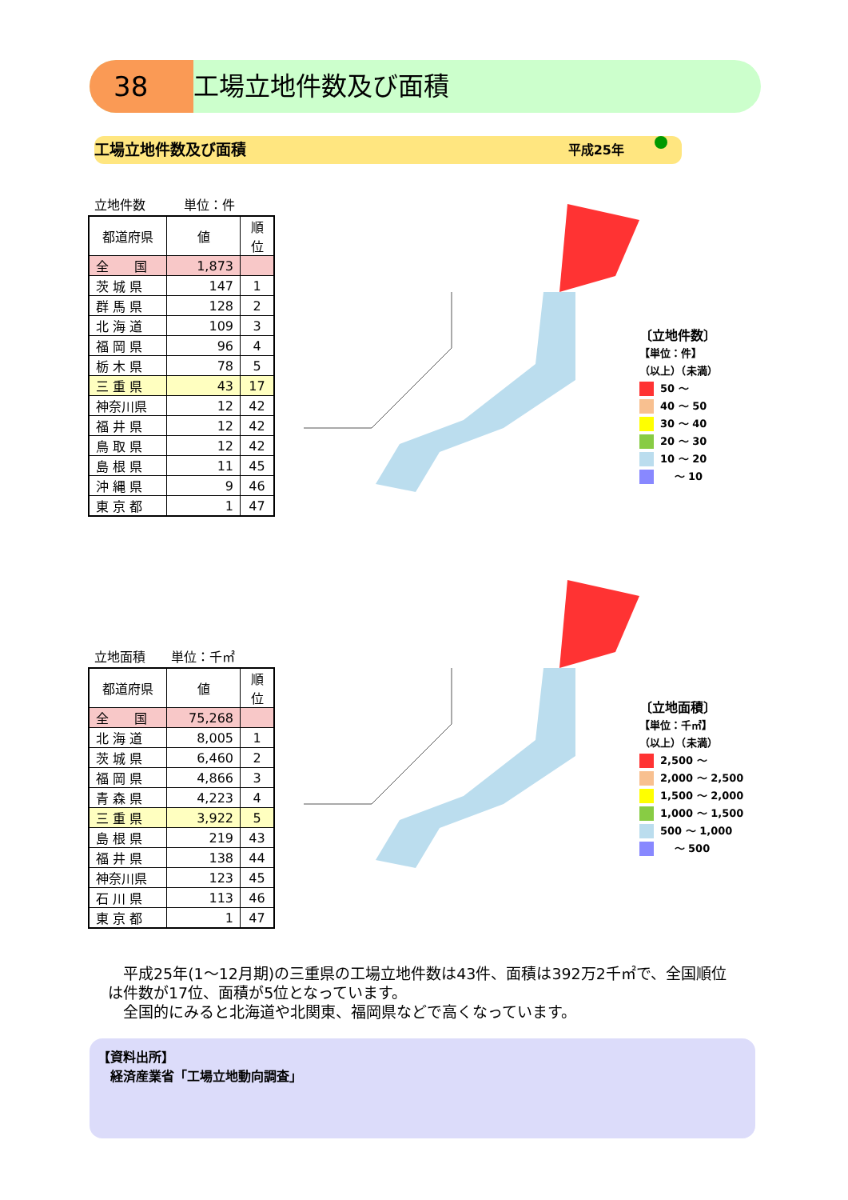38 工場立地件数及び面積
工場立地件数及び面積 平成25年
立地件数　　　単位：件
| 都道府県 | 値 | 順位 |
| --- | --- | --- |
| 全 国 | 1,873 | |
| 茨 城 県 | 147 | 1 |
| 群 馬 県 | 128 | 2 |
| 北 海 道 | 109 | 3 |
| 福 岡 県 | 96 | 4 |
| 栃 木 県 | 78 | 5 |
| 三 重 県 | 43 | 17 |
| 神奈川県 | 12 | 42 |
| 福 井 県 | 12 | 42 |
| 鳥 取 県 | 12 | 42 |
| 島 根 県 | 11 | 45 |
| 沖 縄 県 | 9 | 46 |
| 東 京 都 | 1 | 47 |
〔立地件数〕
【単位：件】
（以上）（未満）
50 ～
40 ～ 50
30 ～ 40
20 ～ 30
10 ～ 20
　 ～ 10
立地面積　　単位：千㎡
| 都道府県 | 値 | 順位 |
| --- | --- | --- |
| 全 国 | 75,268 | |
| 北 海 道 | 8,005 | 1 |
| 茨 城 県 | 6,460 | 2 |
| 福 岡 県 | 4,866 | 3 |
| 青 森 県 | 4,223 | 4 |
| 三 重 県 | 3,922 | 5 |
| 島 根 県 | 219 | 43 |
| 福 井 県 | 138 | 44 |
| 神奈川県 | 123 | 45 |
| 石 川 県 | 113 | 46 |
| 東 京 都 | 1 | 47 |
〔立地面積〕
【単位：千㎡】
（以上）（未満）
2,500 ～
2,000 ～ 2,500
1,500 ～ 2,000
1,000 ～ 1,500
500 ～ 1,000
　 ～ 500
　平成25年(1～12月期)の三重県の工場立地件数は43件、面積は392万2千㎡で、全国順位は件数が17位、面積が5位となっています。
　全国的にみると北海道や北関東、福岡県などで高くなっています。
【資料出所】
　経済産業省「工場立地動向調査」